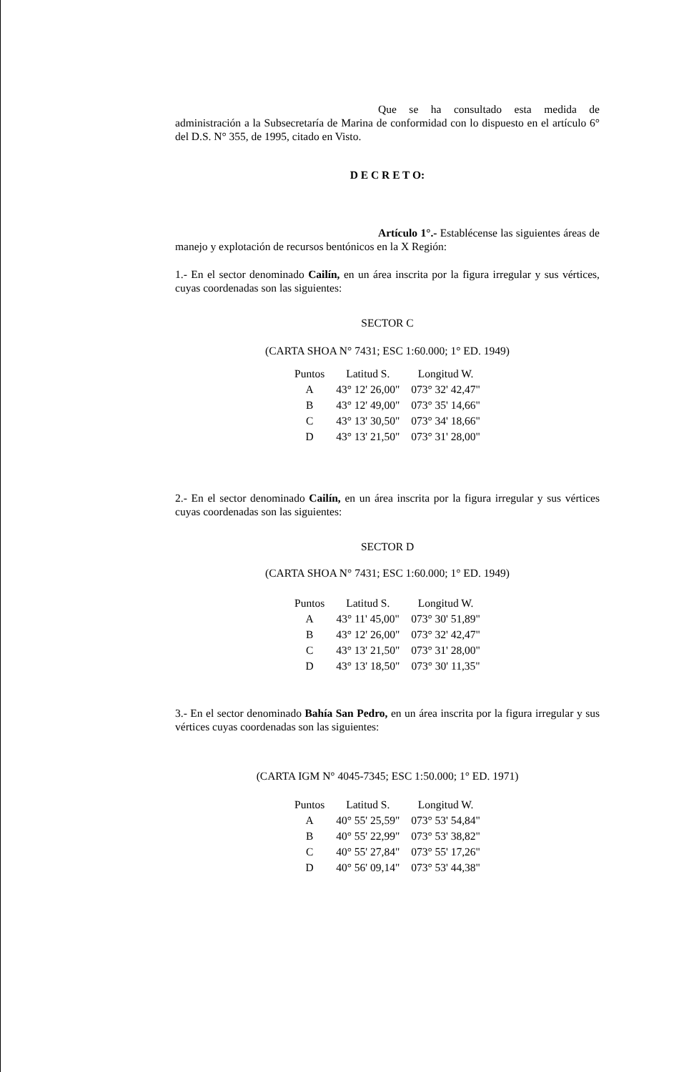Que se ha consultado esta medida de administración a la Subsecretaría de Marina de conformidad con lo dispuesto en el artículo 6° del D.S. N° 355, de 1995, citado en Visto.
D E C R E T O:
Artículo 1°.- Establécense las siguientes áreas de manejo y explotación de recursos bentónicos en la X Región:
1.- En el sector denominado Cailín, en un área inscrita por la figura irregular y sus vértices, cuyas coordenadas son las siguientes:
SECTOR C
(CARTA SHOA N° 7431; ESC 1:60.000; 1° ED. 1949)
| Puntos | Latitud S. | Longitud W. |
| --- | --- | --- |
| A | 43° 12' 26,00" | 073° 32' 42,47" |
| B | 43° 12' 49,00" | 073° 35' 14,66" |
| C | 43° 13' 30,50" | 073° 34' 18,66" |
| D | 43° 13' 21,50" | 073° 31' 28,00" |
2.- En el sector denominado Cailín, en un área inscrita por la figura irregular y sus vértices cuyas coordenadas son las siguientes:
SECTOR D
(CARTA SHOA N° 7431; ESC 1:60.000; 1° ED. 1949)
| Puntos | Latitud S. | Longitud W. |
| --- | --- | --- |
| A | 43° 11' 45,00" | 073° 30' 51,89" |
| B | 43° 12' 26,00" | 073° 32' 42,47" |
| C | 43° 13' 21,50" | 073° 31' 28,00" |
| D | 43° 13' 18,50" | 073° 30' 11,35" |
3.- En el sector denominado Bahía San Pedro, en un área inscrita por la figura irregular y sus vértices cuyas coordenadas son las siguientes:
(CARTA IGM N° 4045-7345; ESC 1:50.000; 1° ED. 1971)
| Puntos | Latitud S. | Longitud W. |
| --- | --- | --- |
| A | 40° 55' 25,59" | 073° 53' 54,84" |
| B | 40° 55' 22,99" | 073° 53' 38,82" |
| C | 40° 55' 27,84" | 073° 55' 17,26" |
| D | 40° 56' 09,14" | 073° 53' 44,38" |